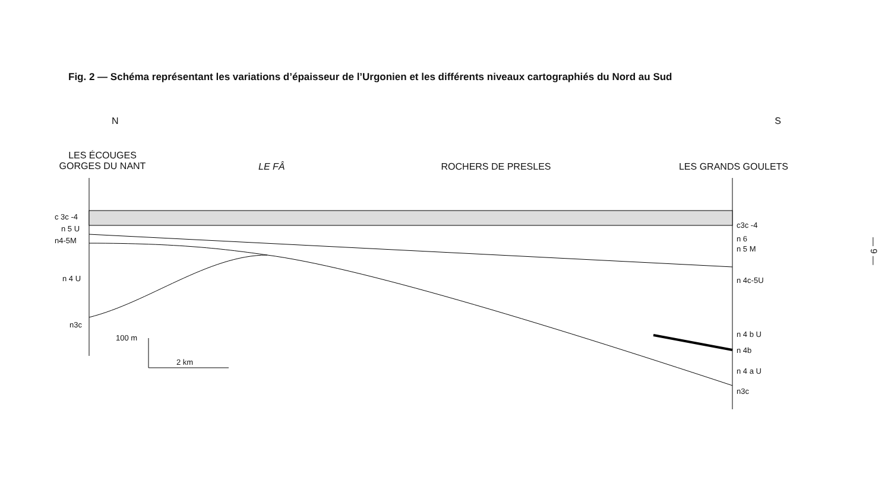Fig. 2 — Schéma représentant les variations d’épaisseur de l’Urgonien et les différents niveaux cartographiés du Nord au Sud
N S
LES ÉCOUGES
GORGES DU NANT
LE FÂ ROCHERS DE PRESLES LES GRANDS GOULETS
c 3c -4
n 5 U
n4-5M
n 4 U
n3c
100 m
2 km
c3c -4
n 6
n 5 M
n 4c-5U
n 4 b U
n 4b
n 4 a U
n3c
— 9 —